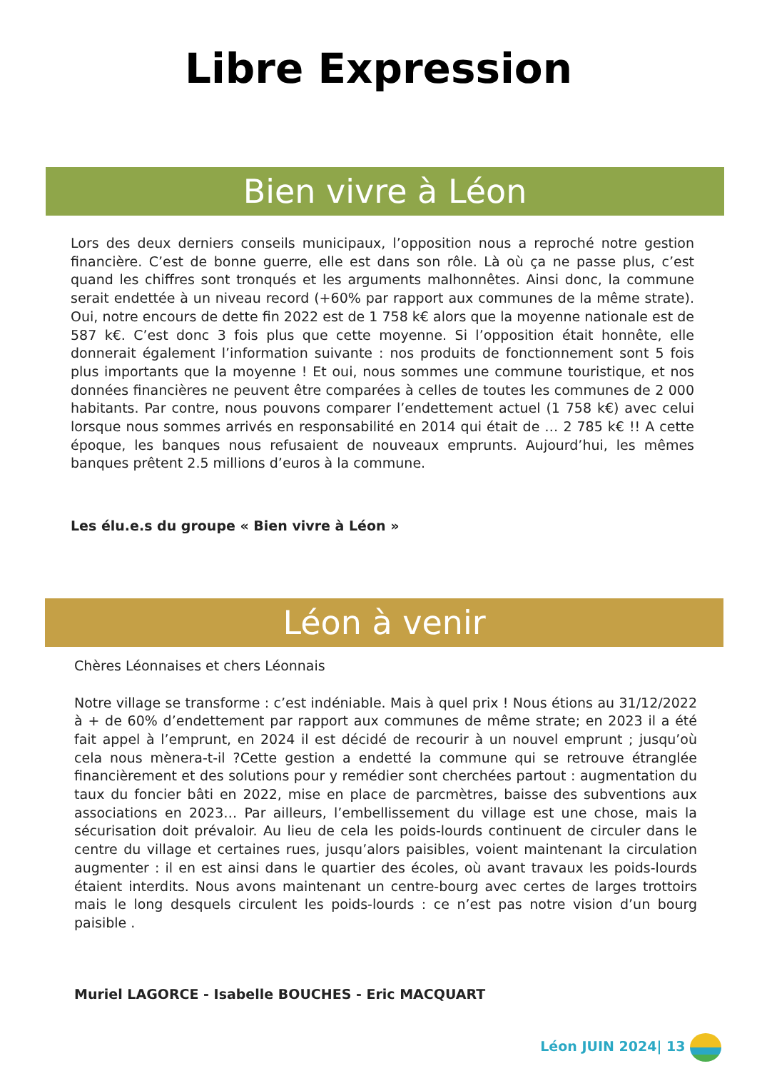Libre Expression
Bien vivre à Léon
Lors des deux derniers conseils municipaux, l’opposition nous a reproché notre gestion financière. C’est de bonne guerre, elle est dans son rôle. Là où ça ne passe plus, c’est quand les chiffres sont tronqués et les arguments malhonnêtes. Ainsi donc, la commune serait endettée à un niveau record (+60% par rapport aux communes de la même strate). Oui, notre encours de dette fin 2022 est de 1 758 k€ alors que la moyenne nationale est de 587 k€. C’est donc 3 fois plus que cette moyenne. Si l’opposition était honnête, elle donnerait également l’information suivante : nos produits de fonctionnement sont 5 fois plus importants que la moyenne ! Et oui, nous sommes une commune touristique, et nos données financières ne peuvent être comparées à celles de toutes les communes de 2 000 habitants. Par contre, nous pouvons comparer l’endettement actuel (1 758 k€) avec celui lorsque nous sommes arrivés en responsabilité en 2014 qui était de … 2 785 k€ !! A cette époque, les banques nous refusaient de nouveaux emprunts. Aujourd’hui, les mêmes banques prêtent 2.5 millions d’euros à la commune.
Les élu.e.s du groupe « Bien vivre à Léon »
Léon à venir
Chères Léonnaises et chers Léonnais
Notre village se transforme : c’est indéniable. Mais à quel prix ! Nous étions au 31/12/2022 à + de 60% d’endettement par rapport aux communes de même strate; en 2023 il a été fait appel à l’emprunt, en 2024 il est décidé de recourir à un nouvel emprunt ; jusqu’où cela nous mènera-t-il ?Cette gestion a endetté la commune qui se retrouve étranglée financièrement et des solutions pour y remédier sont cherchées partout : augmentation du taux du foncier bâti en 2022, mise en place de parcmètres, baisse des subventions aux associations en 2023… Par ailleurs, l’embellissement du village est une chose, mais la sécurisation doit prévaloir. Au lieu de cela les poids-lourds continuent de circuler dans le centre du village et certaines rues, jusqu’alors paisibles, voient maintenant la circulation augmenter : il en est ainsi dans le quartier des écoles, où avant travaux les poids-lourds étaient interdits. Nous avons maintenant un centre-bourg avec certes de larges trottoirs mais le long desquels circulent les poids-lourds : ce n’est pas notre vision d’un bourg paisible .
Muriel LAGORCE - Isabelle BOUCHES - Eric MACQUART
Léon JUIN 2024| 13